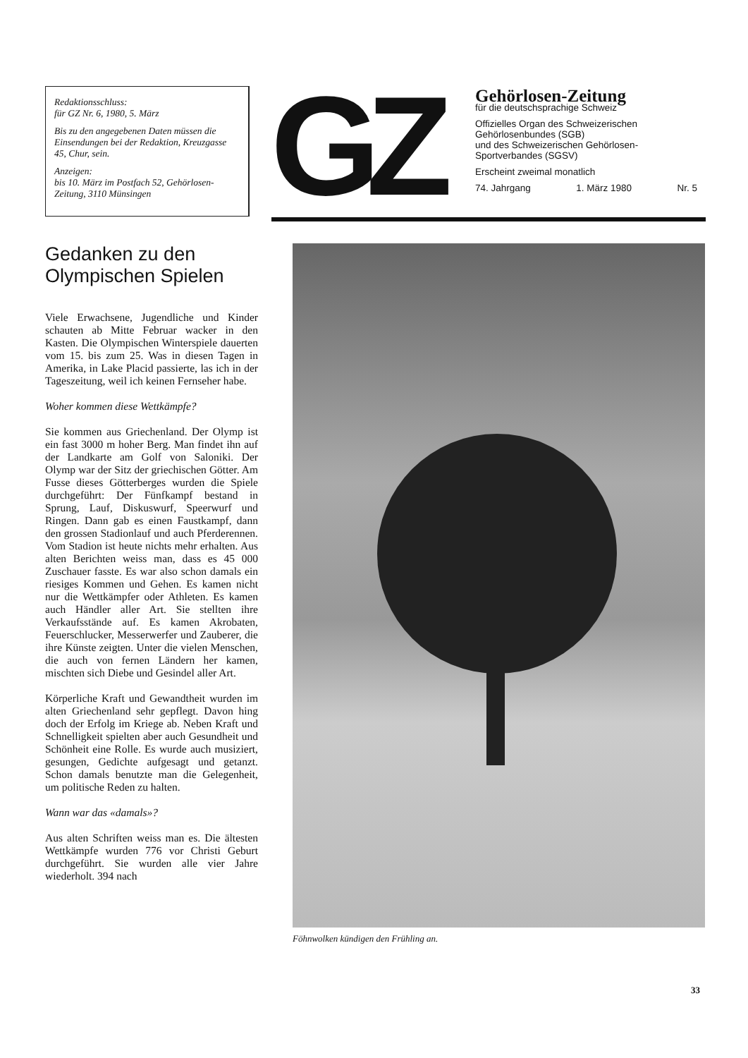Redaktionsschluss:
für GZ Nr. 6, 1980, 5. März
Bis zu den angegebenen Daten müssen die Einsendungen bei der Redaktion, Kreuzgasse 45, Chur, sein.
Anzeigen:
bis 10. März im Postfach 52, Gehörlosen-Zeitung, 3110 Münsingen
GZ
Gehörlosen-Zeitung
für die deutschsprachige Schweiz
Offizielles Organ des Schweizerischen Gehörlosenbundes (SGB)
und des Schweizerischen Gehörlosen-Sportverbandes (SGSV)
Erscheint zweimal monatlich
74. Jahrgang 1. März 1980 Nr. 5
Gedanken zu den Olympischen Spielen
Viele Erwachsene, Jugendliche und Kinder schauten ab Mitte Februar wacker in den Kasten. Die Olympischen Winterspiele dauerten vom 15. bis zum 25. Was in diesen Tagen in Amerika, in Lake Placid passierte, las ich in der Tageszeitung, weil ich keinen Fernseher habe.
Woher kommen diese Wettkämpfe?
Sie kommen aus Griechenland. Der Olymp ist ein fast 3000 m hoher Berg. Man findet ihn auf der Landkarte am Golf von Saloniki. Der Olymp war der Sitz der griechischen Götter. Am Fusse dieses Götterberges wurden die Spiele durchgeführt: Der Fünfkampf bestand in Sprung, Lauf, Diskuswurf, Speerwurf und Ringen. Dann gab es einen Faustkampf, dann den grossen Stadionlauf und auch Pferderennen. Vom Stadion ist heute nichts mehr erhalten. Aus alten Berichten weiss man, dass es 45 000 Zuschauer fasste. Es war also schon damals ein riesiges Kommen und Gehen. Es kamen nicht nur die Wettkämpfer oder Athleten. Es kamen auch Händler aller Art. Sie stellten ihre Verkaufsstände auf. Es kamen Akrobaten, Feuerschlucker, Messerwerfer und Zauberer, die ihre Künste zeigten. Unter die vielen Menschen, die auch von fernen Ländern her kamen, mischten sich Diebe und Gesindel aller Art.
Körperliche Kraft und Gewandtheit wurden im alten Griechenland sehr gepflegt. Davon hing doch der Erfolg im Kriege ab. Neben Kraft und Schnelligkeit spielten aber auch Gesundheit und Schönheit eine Rolle. Es wurde auch musiziert, gesungen, Gedichte aufgesagt und getanzt. Schon damals benutzte man die Gelegenheit, um politische Reden zu halten.
Wann war das «damals»?
Aus alten Schriften weiss man es. Die ältesten Wettkämpfe wurden 776 vor Christi Geburt durchgeführt. Sie wurden alle vier Jahre wiederholt. 394 nach
Föhnwolken kündigen den Frühling an.
33